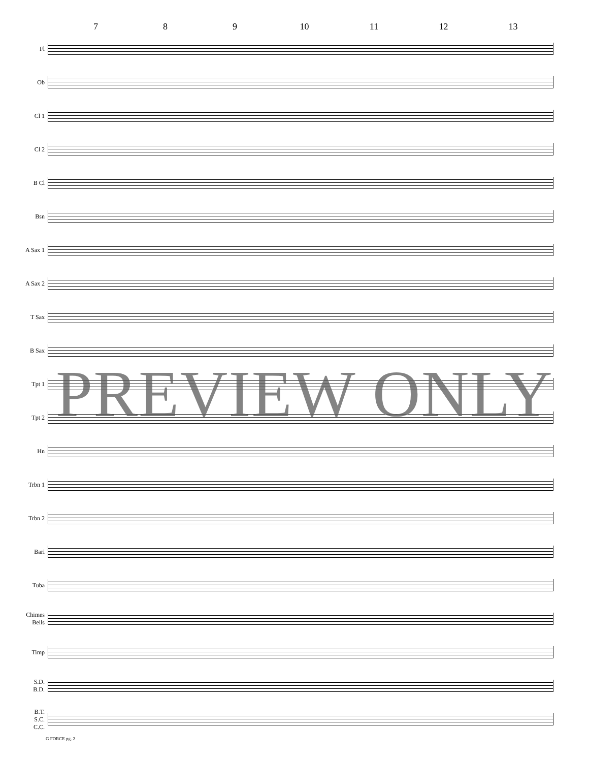7 8 9 10 11 12 13
Fl
Ob
Cl 1
Cl 2
B Cl
Bsn
A Sax 1
A Sax 2
T Sax
B Sax
Tpt 1
Tpt 2
Hn
Trbn 1
Trbn 2
Bari
Tuba
Chimes
Bells
Timp
S.D.
B.D.
B.T.
S.C.
C.C.
G FORCE pg. 2
PREVIEW ONLY